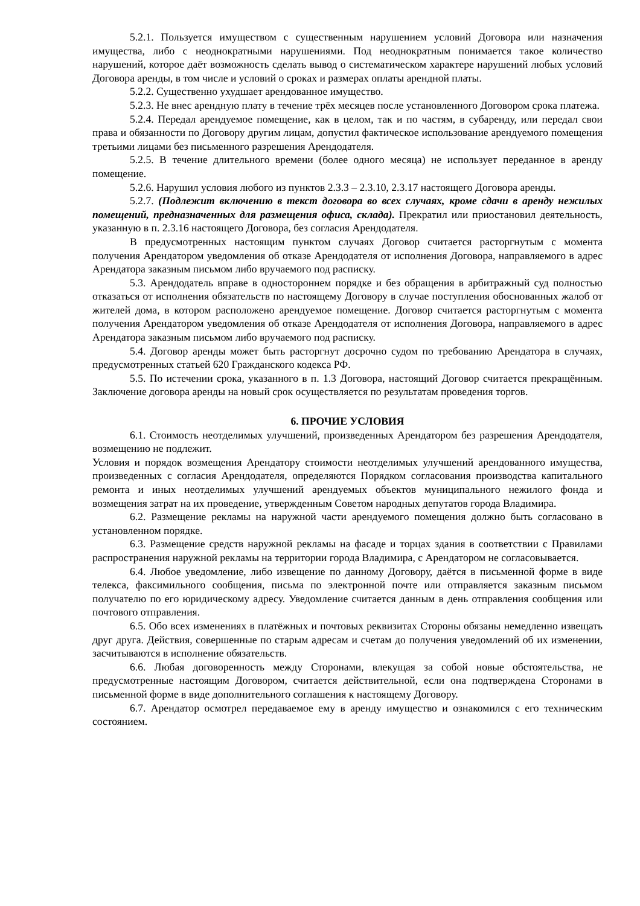5.2.1. Пользуется имуществом с существенным нарушением условий Договора или назначения имущества, либо с неоднократными нарушениями. Под неоднократным понимается такое количество нарушений, которое даёт возможность сделать вывод о систематическом характере нарушений любых условий Договора аренды, в том числе и условий о сроках и размерах оплаты арендной платы.
5.2.2. Существенно ухудшает арендованное имущество.
5.2.3. Не внес арендную плату в течение трёх месяцев после установленного Договором срока платежа.
5.2.4. Передал арендуемое помещение, как в целом, так и по частям, в субаренду, или передал свои права и обязанности по Договору другим лицам, допустил фактическое использование арендуемого помещения третьими лицами без письменного разрешения Арендодателя.
5.2.5. В течение длительного времени (более одного месяца) не использует переданное в аренду помещение.
5.2.6. Нарушил условия любого из пунктов 2.3.3 – 2.3.10, 2.3.17 настоящего Договора аренды.
5.2.7. (Подлежит включению в текст договора во всех случаях, кроме сдачи в аренду нежилых помещений, предназначенных для размещения офиса, склада). Прекратил или приостановил деятельность, указанную в п. 2.3.16 настоящего Договора, без согласия Арендодателя.
В предусмотренных настоящим пунктом случаях Договор считается расторгнутым с момента получения Арендатором уведомления об отказе Арендодателя от исполнения Договора, направляемого в адрес Арендатора заказным письмом либо вручаемого под расписку.
5.3. Арендодатель вправе в одностороннем порядке и без обращения в арбитражный суд полностью отказаться от исполнения обязательств по настоящему Договору в случае поступления обоснованных жалоб от жителей дома, в котором расположено арендуемое помещение. Договор считается расторгнутым с момента получения Арендатором уведомления об отказе Арендодателя от исполнения Договора, направляемого в адрес Арендатора заказным письмом либо вручаемого под расписку.
5.4. Договор аренды может быть расторгнут досрочно судом по требованию Арендатора в случаях, предусмотренных статьей 620 Гражданского кодекса РФ.
5.5. По истечении срока, указанного в п. 1.3 Договора, настоящий Договор считается прекращённым. Заключение договора аренды на новый срок осуществляется по результатам проведения торгов.
6. ПРОЧИЕ УСЛОВИЯ
6.1. Стоимость неотделимых улучшений, произведенных Арендатором без разрешения Арендодателя, возмещению не подлежит.
Условия и порядок возмещения Арендатору стоимости неотделимых улучшений арендованного имущества, произведенных с согласия Арендодателя, определяются Порядком согласования производства капитального ремонта и иных неотделимых улучшений арендуемых объектов муниципального нежилого фонда и возмещения затрат на их проведение, утвержденным Советом народных депутатов города Владимира.
6.2. Размещение рекламы на наружной части арендуемого помещения должно быть согласовано в установленном порядке.
6.3. Размещение средств наружной рекламы на фасаде и торцах здания в соответствии с Правилами распространения наружной рекламы на территории города Владимира, с Арендатором не согласовывается.
6.4. Любое уведомление, либо извещение по данному Договору, даётся в письменной форме в виде телекса, факсимильного сообщения, письма по электронной почте или отправляется заказным письмом получателю по его юридическому адресу. Уведомление считается данным в день отправления сообщения или почтового отправления.
6.5. Обо всех изменениях в платёжных и почтовых реквизитах Стороны обязаны немедленно извещать друг друга. Действия, совершенные по старым адресам и счетам до получения уведомлений об их изменении, засчитываются в исполнение обязательств.
6.6. Любая договоренность между Сторонами, влекущая за собой новые обстоятельства, не предусмотренные настоящим Договором, считается действительной, если она подтверждена Сторонами в письменной форме в виде дополнительного соглашения к настоящему Договору.
6.7. Арендатор осмотрел передаваемое ему в аренду имущество и ознакомился с его техническим состоянием.